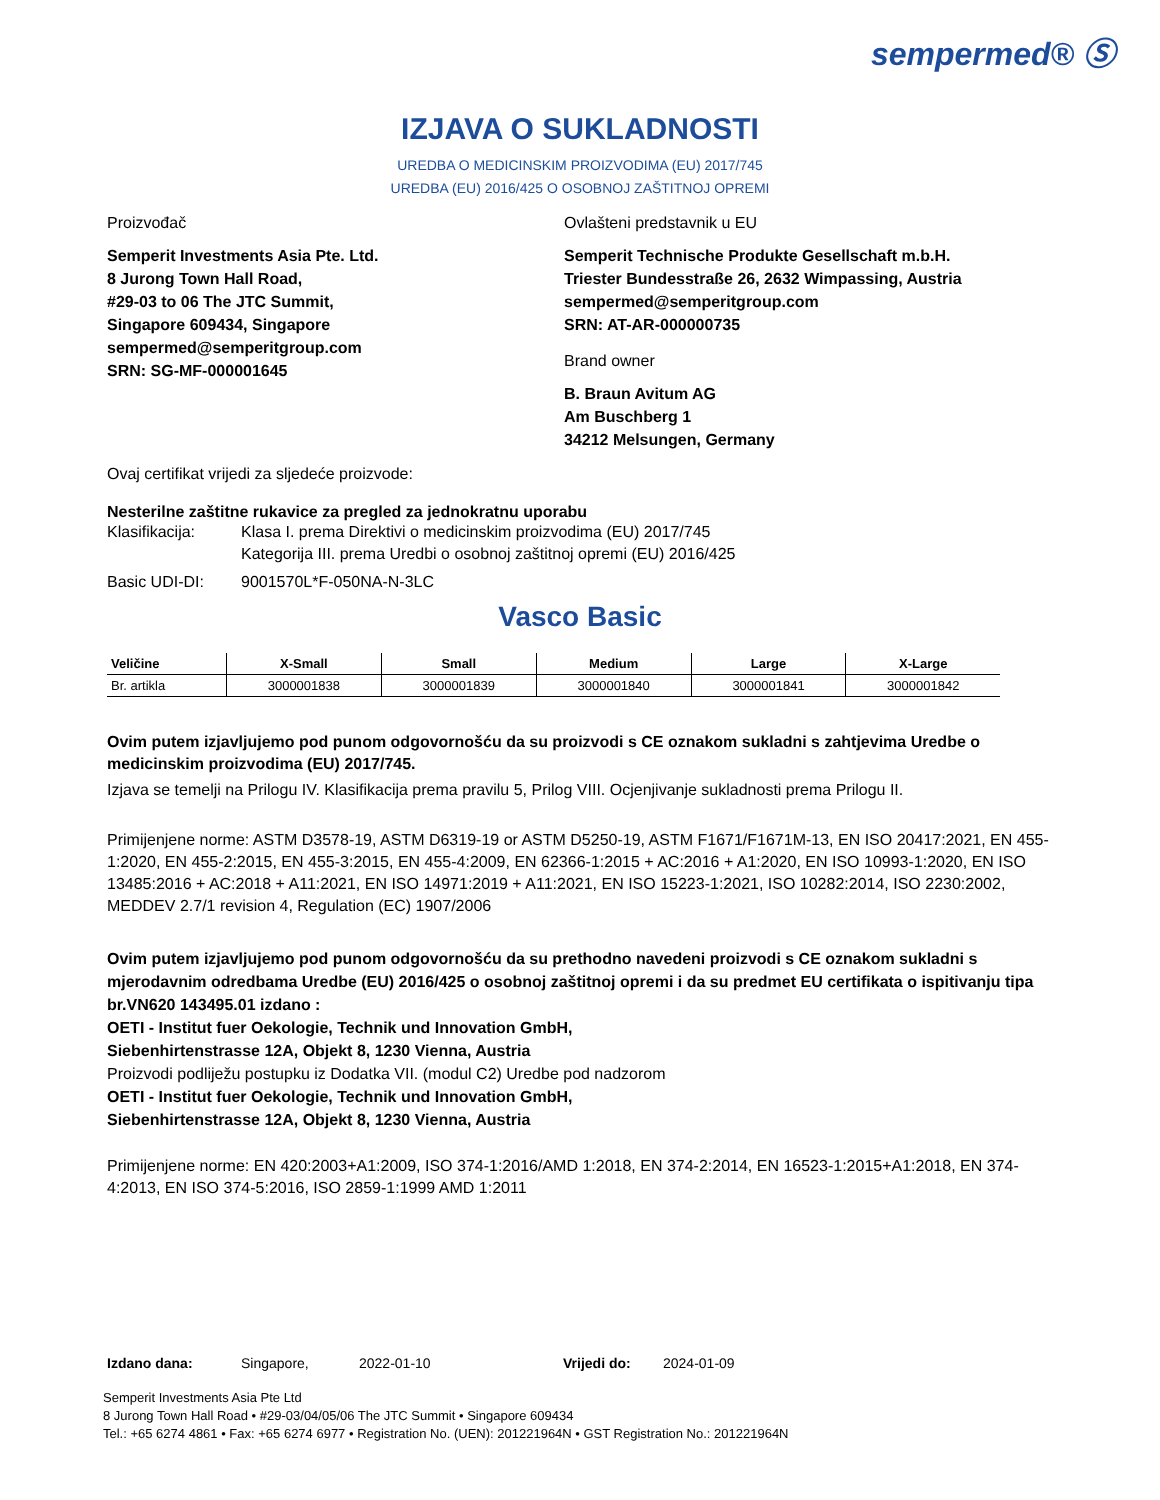sempermed® Ⓢ
IZJAVA O SUKLADNOSTI
UREDBA O MEDICINSKIM PROIZVODIMA (EU) 2017/745
UREDBA (EU) 2016/425 O OSOBNOJ ZAŠTITNOJ OPREMI
Proizvođač
Semperit Investments Asia Pte. Ltd.
8 Jurong Town Hall Road,
#29-03 to 06 The JTC Summit,
Singapore 609434, Singapore
sempermed@semperitgroup.com
SRN: SG-MF-000001645
Ovlašteni predstavnik u EU
Semperit Technische Produkte Gesellschaft m.b.H.
Triester Bundesstraße 26, 2632 Wimpassing, Austria
sempermed@semperitgroup.com
SRN: AT-AR-000000735
Brand owner
B. Braun Avitum AG
Am Buschberg 1
34212 Melsungen, Germany
Ovaj certifikat vrijedi za sljedeće proizvode:
Nesterilne zaštitne rukavice za pregled za jednokratnu uporabu
Klasifikacija: Klasa I. prema Direktivi o medicinskim proizvodima (EU) 2017/745
Kategorija III. prema Uredbi o osobnoj zaštitnoj opremi (EU) 2016/425
Basic UDI-DI: 9001570L*F-050NA-N-3LC
Vasco Basic
| Veličine | X-Small | Small | Medium | Large | X-Large |
| --- | --- | --- | --- | --- | --- |
| Br. artikla | 3000001838 | 3000001839 | 3000001840 | 3000001841 | 3000001842 |
Ovim putem izjavljujemo pod punom odgovornošću da su proizvodi s CE oznakom sukladni s zahtjevima Uredbe o medicinskim proizvodima (EU) 2017/745.
Izjava se temelji na Prilogu IV. Klasifikacija prema pravilu 5, Prilog VIII. Ocjenjivanje sukladnosti prema Prilogu II.
Primijenjene norme: ASTM D3578-19, ASTM D6319-19 or ASTM D5250-19, ASTM F1671/F1671M-13, EN ISO 20417:2021, EN 455-1:2020, EN 455-2:2015, EN 455-3:2015, EN 455-4:2009, EN 62366-1:2015 + AC:2016 + A1:2020, EN ISO 10993-1:2020, EN ISO 13485:2016 + AC:2018 + A11:2021, EN ISO 14971:2019 + A11:2021, EN ISO 15223-1:2021, ISO 10282:2014, ISO 2230:2002, MEDDEV 2.7/1 revision 4, Regulation (EC) 1907/2006
Ovim putem izjavljujemo pod punom odgovornošću da su prethodno navedeni proizvodi s CE oznakom sukladni s mjerodavnim odredbama Uredbe (EU) 2016/425 o osobnoj zaštitnoj opremi i da su predmet EU certifikata o ispitivanju tipa br.VN620 143495.01 izdano :
OETI - Institut fuer Oekologie, Technik und Innovation GmbH,
Siebenhirtenstrasse 12A, Objekt 8, 1230 Vienna, Austria
Proizvodi podliježu postupku iz Dodatka VII. (modul C2) Uredbe pod nadzorom
OETI - Institut fuer Oekologie, Technik und Innovation GmbH,
Siebenhirtenstrasse 12A, Objekt 8, 1230 Vienna, Austria
Primijenjene norme: EN 420:2003+A1:2009, ISO 374-1:2016/AMD 1:2018, EN 374-2:2014, EN 16523-1:2015+A1:2018, EN 374-4:2013, EN ISO 374-5:2016, ISO 2859-1:1999 AMD 1:2011
Izdano dana: Singapore, 2022-01-10 Vrijedi do: 2024-01-09
Semperit Investments Asia Pte Ltd
8 Jurong Town Hall Road • #29-03/04/05/06 The JTC Summit • Singapore 609434
Tel.: +65 6274 4861 • Fax: +65 6274 6977 • Registration No. (UEN): 201221964N • GST Registration No.: 201221964N